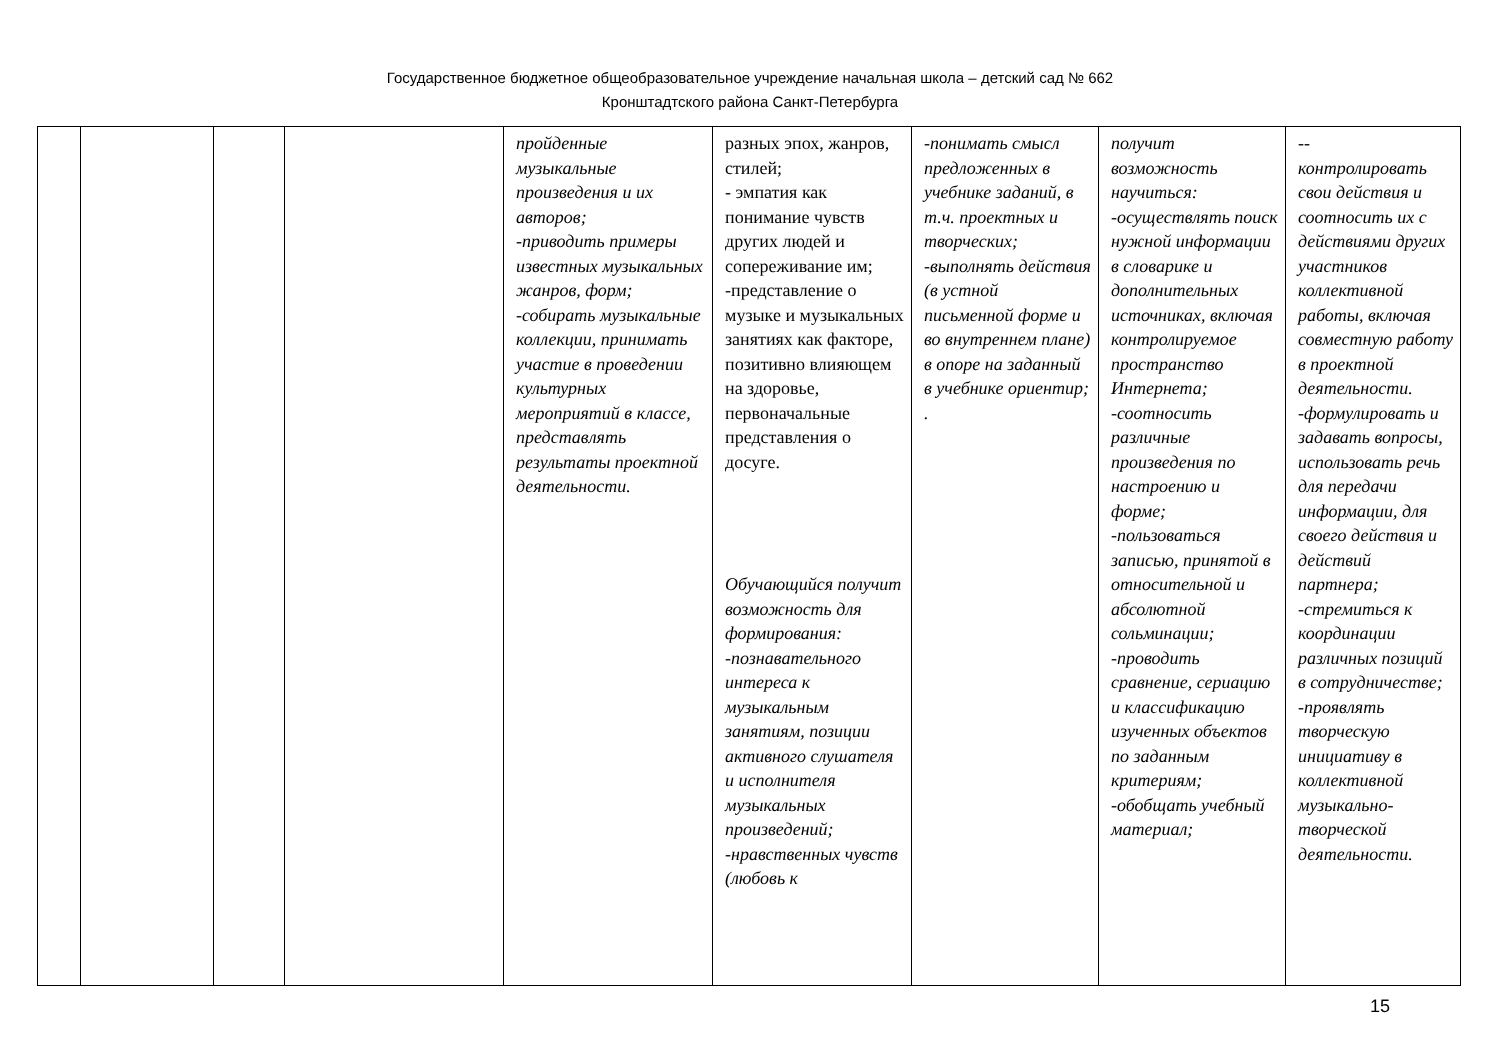Государственное бюджетное общеобразовательное учреждение начальная школа – детский сад № 662
Кронштадтского района Санкт-Петербурга
| | | | | пройденные музыкальные произведения и их авторов; -приводить примеры известных музыкальных жанров, форм; -собирать музыкальные коллекции, принимать участие в проведении культурных мероприятий в классе, представлять результаты проектной деятельности. | разных эпох, жанров, стилей; - эмпатия как понимание чувств других людей и сопереживание им; -представление о музыке и музыкальных занятиях как факторе, позитивно влияющем на здоровье, первоначальные представления о досуге. Обучающийся получит возможность для формирования: -познавательного интереса к музыкальным занятиям, позиции активного слушателя и исполнителя музыкальных произведений; -нравственных чувств (любовь к | -понимать смысл предложенных в учебнике заданий, в т.ч. проектных и творческих; -выполнять действия (в устной письменной форме и во внутреннем плане) в опоре на заданный в учебнике ориентир; . | получит возможность научиться: -осуществлять поиск нужной информации в словарике и дополнительных источниках, включая контролируемое пространство Интернета; -соотносить различные произведения по настроению и форме; -пользоваться записью, принятой в относительной и абсолютной сольминации; -проводить сравнение, сериацию и классификацию изученных объектов по заданным критериям; -обобщать учебный материал; | -- контролировать свои действия и соотносить их с действиями других участников коллективной работы, включая совместную работу в проектной деятельности. -формулировать и задавать вопросы, использовать речь для передачи информации, для своего действия и действий партнера; -стремиться к координации различных позиций в сотрудничестве; -проявлять творческую инициативу в коллективной музыкально-творческой деятельности. |
15